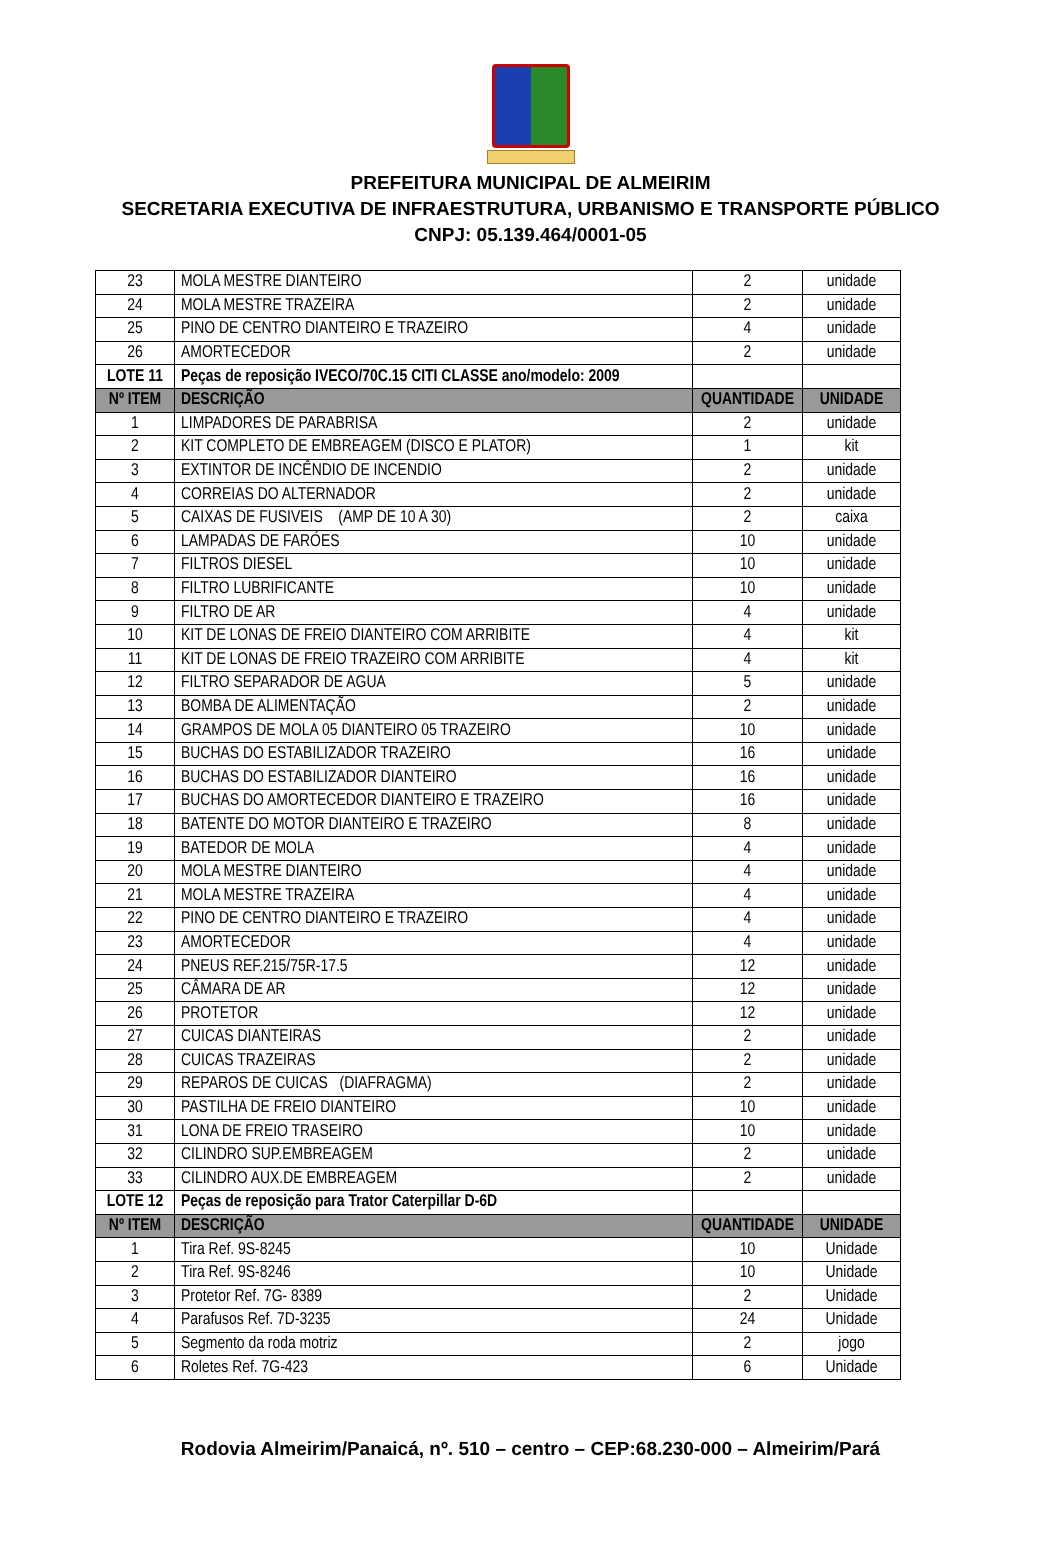PREFEITURA MUNICIPAL DE ALMEIRIM
SECRETARIA EXECUTIVA DE INFRAESTRUTURA, URBANISMO E TRANSPORTE PÚBLICO
CNPJ: 05.139.464/0001-05
| 23 | MOLA MESTRE DIANTEIRO | 2 | unidade |
| 24 | MOLA MESTRE TRAZEIRA | 2 | unidade |
| 25 | PINO DE CENTRO DIANTEIRO E TRAZEIRO | 4 | unidade |
| 26 | AMORTECEDOR | 2 | unidade |
| LOTE 11 | Peças de reposição IVECO/70C.15 CITI CLASSE ano/modelo: 2009 | | |
| Nº ITEM | DESCRIÇÃO | QUANTIDADE | UNIDADE |
| 1 | LIMPADORES DE PARABRISA | 2 | unidade |
| 2 | KIT COMPLETO DE EMBREAGEM (DISCO E PLATOR) | 1 | kit |
| 3 | EXTINTOR DE INCÊNDIO DE INCENDIO | 2 | unidade |
| 4 | CORREIAS DO ALTERNADOR | 2 | unidade |
| 5 | CAIXAS DE FUSIVEIS (AMP DE 10 A 30) | 2 | caixa |
| 6 | LAMPADAS DE FARÓES | 10 | unidade |
| 7 | FILTROS DIESEL | 10 | unidade |
| 8 | FILTRO LUBRIFICANTE | 10 | unidade |
| 9 | FILTRO DE AR | 4 | unidade |
| 10 | KIT DE LONAS DE FREIO DIANTEIRO COM ARRIBITE | 4 | kit |
| 11 | KIT DE LONAS DE FREIO TRAZEIRO COM ARRIBITE | 4 | kit |
| 12 | FILTRO SEPARADOR DE AGUA | 5 | unidade |
| 13 | BOMBA DE ALIMENTAÇÃO | 2 | unidade |
| 14 | GRAMPOS DE MOLA 05 DIANTEIRO 05 TRAZEIRO | 10 | unidade |
| 15 | BUCHAS DO ESTABILIZADOR TRAZEIRO | 16 | unidade |
| 16 | BUCHAS DO ESTABILIZADOR DIANTEIRO | 16 | unidade |
| 17 | BUCHAS DO AMORTECEDOR DIANTEIRO E TRAZEIRO | 16 | unidade |
| 18 | BATENTE DO MOTOR DIANTEIRO E TRAZEIRO | 8 | unidade |
| 19 | BATEDOR DE MOLA | 4 | unidade |
| 20 | MOLA MESTRE DIANTEIRO | 4 | unidade |
| 21 | MOLA MESTRE TRAZEIRA | 4 | unidade |
| 22 | PINO DE CENTRO DIANTEIRO E TRAZEIRO | 4 | unidade |
| 23 | AMORTECEDOR | 4 | unidade |
| 24 | PNEUS REF.215/75R-17.5 | 12 | unidade |
| 25 | CÂMARA DE AR | 12 | unidade |
| 26 | PROTETOR | 12 | unidade |
| 27 | CUICAS DIANTEIRAS | 2 | unidade |
| 28 | CUICAS TRAZEIRAS | 2 | unidade |
| 29 | REPAROS DE CUICAS (DIAFRAGMA) | 2 | unidade |
| 30 | PASTILHA DE FREIO DIANTEIRO | 10 | unidade |
| 31 | LONA DE FREIO TRASEIRO | 10 | unidade |
| 32 | CILINDRO SUP.EMBREAGEM | 2 | unidade |
| 33 | CILINDRO AUX.DE EMBREAGEM | 2 | unidade |
| LOTE 12 | Peças de reposição para Trator Caterpillar D-6D | | |
| Nº ITEM | DESCRIÇÃO | QUANTIDADE | UNIDADE |
| 1 | Tira Ref. 9S-8245 | 10 | Unidade |
| 2 | Tira Ref. 9S-8246 | 10 | Unidade |
| 3 | Protetor Ref. 7G- 8389 | 2 | Unidade |
| 4 | Parafusos Ref. 7D-3235 | 24 | Unidade |
| 5 | Segmento da roda motriz | 2 | jogo |
| 6 | Roletes Ref. 7G-423 | 6 | Unidade |
Rodovia Almeirim/Panaicá, nº. 510 – centro – CEP:68.230-000 – Almeirim/Pará